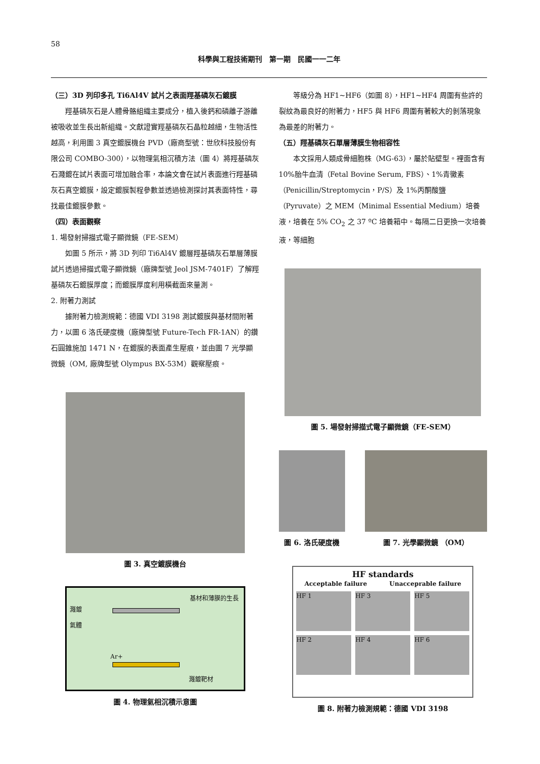58
科學與工程技術期刊　第一期　民國一一二年
（三）3D 列印多孔 Ti6Al4V 試片之表面羥基磷灰石鍍膜
羥基磷灰石是人體骨骼組織主要成分，植入後鈣和磷離子游離被吸收並生長出新組織。文獻證實羥基磷灰石晶粒越細，生物活性越高，利用圖 3 真空鍍膜機台 PVD（廠商型號：世欣科技股份有限公司 COMBO-300），以物理氣相沉積方法（圖 4）將羥基磷灰石濺鍍在試片表面可增加融合率，本論文會在試片表面進行羥基磷灰石真空鍍膜，設定鍍膜製程參數並透過檢測探討其表面特性，尋找最佳鍍膜參數。
（四）表面觀察
1. 場發射掃描式電子顯微鏡（FE-SEM）
如圖 5 所示，將 3D 列印 Ti6Al4V 鍍層羥基磷灰石單層薄膜試片透過掃描式電子顯微鏡（廠牌型號 Jeol JSM-7401F）了解羥基磷灰石鍍膜厚度；而鍍膜厚度利用橫截面來量測。
2. 附著力測試
據附著力檢測規範：德國 VDI 3198 測試鍍膜與基材間附著力，以圖 6 洛氏硬度機（廠牌型號 Future-Tech FR-1AN）的鑽石圓錐施加 1471 N，在鍍膜的表面產生壓痕，並由圖 7 光學顯微鏡（OM, 廠牌型號 Olympus BX-53M）觀察壓痕。
圖 3. 真空鍍膜機台
基材和薄膜的生長
濺鍍
氣體
Ar+
濺鍍靶材
圖 4. 物理氣相沉積示意圖
等級分為 HF1~HF6（如圖 8），HF1~HF4 周圍有些許的裂紋為最良好的附著力，HF5 與 HF6 周圍有著較大的剝落現象為最差的附著力。
（五）羥基磷灰石單層薄膜生物相容性
本文採用人類成骨細胞株（MG-63），屬於貼壁型。裡面含有 10%胎牛血清（Fetal Bovine Serum, FBS）、1%青黴素（Penicillin/Streptomycin，P/S）及 1%丙酮酸鹽（Pyruvate）之 MEM（Minimal Essential Medium）培養液，培養在 5% CO<sub>2</sub> 之 37 ºC 培養箱中。每隔二日更換一次培養液，等細胞
圖 5. 場發射掃描式電子顯微鏡（FE-SEM）
圖 6. 洛氏硬度機 圖 7. 光學顯微鏡 （OM）
HF standards
Acceptable failure Unacceprable failure
HF 1
HF 3
HF 5
HF 2
HF 4
HF 6
圖 8. 附著力檢測規範：德國 VDI 3198